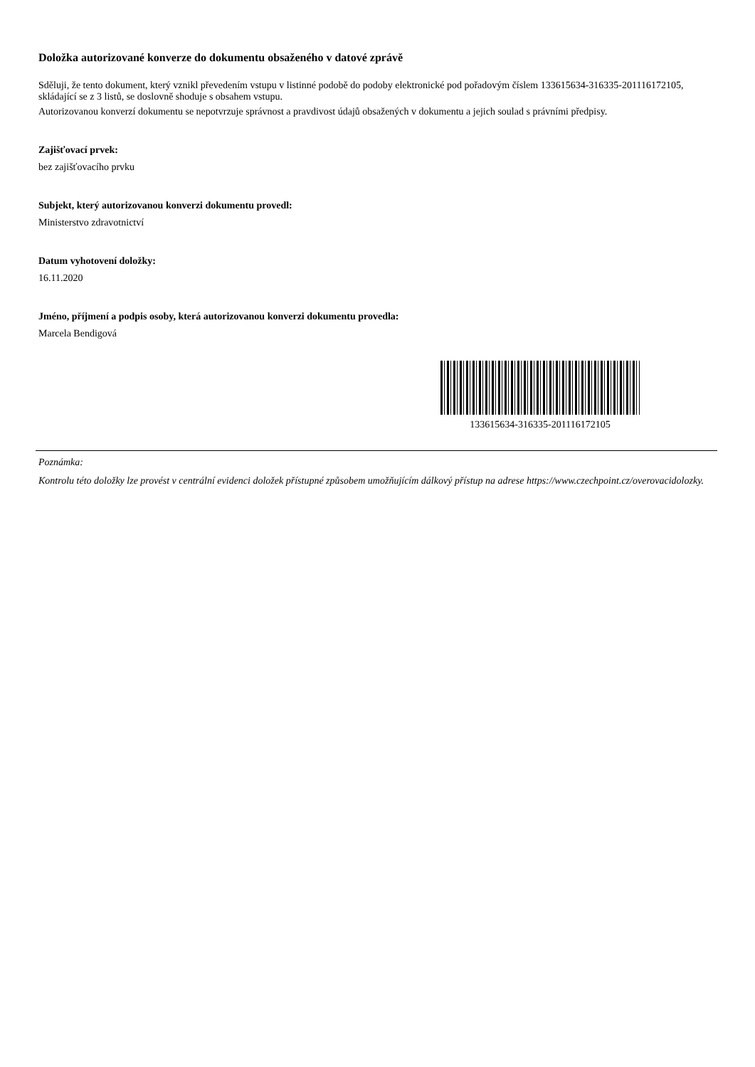Doložka autorizované konverze do dokumentu obsaženého v datové zprávě
Sděluji, že tento dokument, který vznikl převedením vstupu v listinné podobě do podoby elektronické pod pořadovým číslem 133615634-316335-201116172105, skládající se z 3 listů, se doslovně shoduje s obsahem vstupu.
Autorizovanou konverzí dokumentu se nepotvrzuje správnost a pravdivost údajů obsažených v dokumentu a jejich soulad s právními předpisy.
Zajišťovací prvek:
bez zajišťovacího prvku
Subjekt, který autorizovanou konverzi dokumentu provedl:
Ministerstvo zdravotnictví
Datum vyhotovení doložky:
16.11.2020
Jméno, příjmení a podpis osoby, která autorizovanou konverzi dokumentu provedla:
Marcela Bendigová
133615634-316335-201116172105
Poznámka:
Kontrolu této doložky lze provést v centrální evidenci doložek přístupné způsobem umožňujícím dálkový přístup na adrese https://www.czechpoint.cz/overovacidolozky.